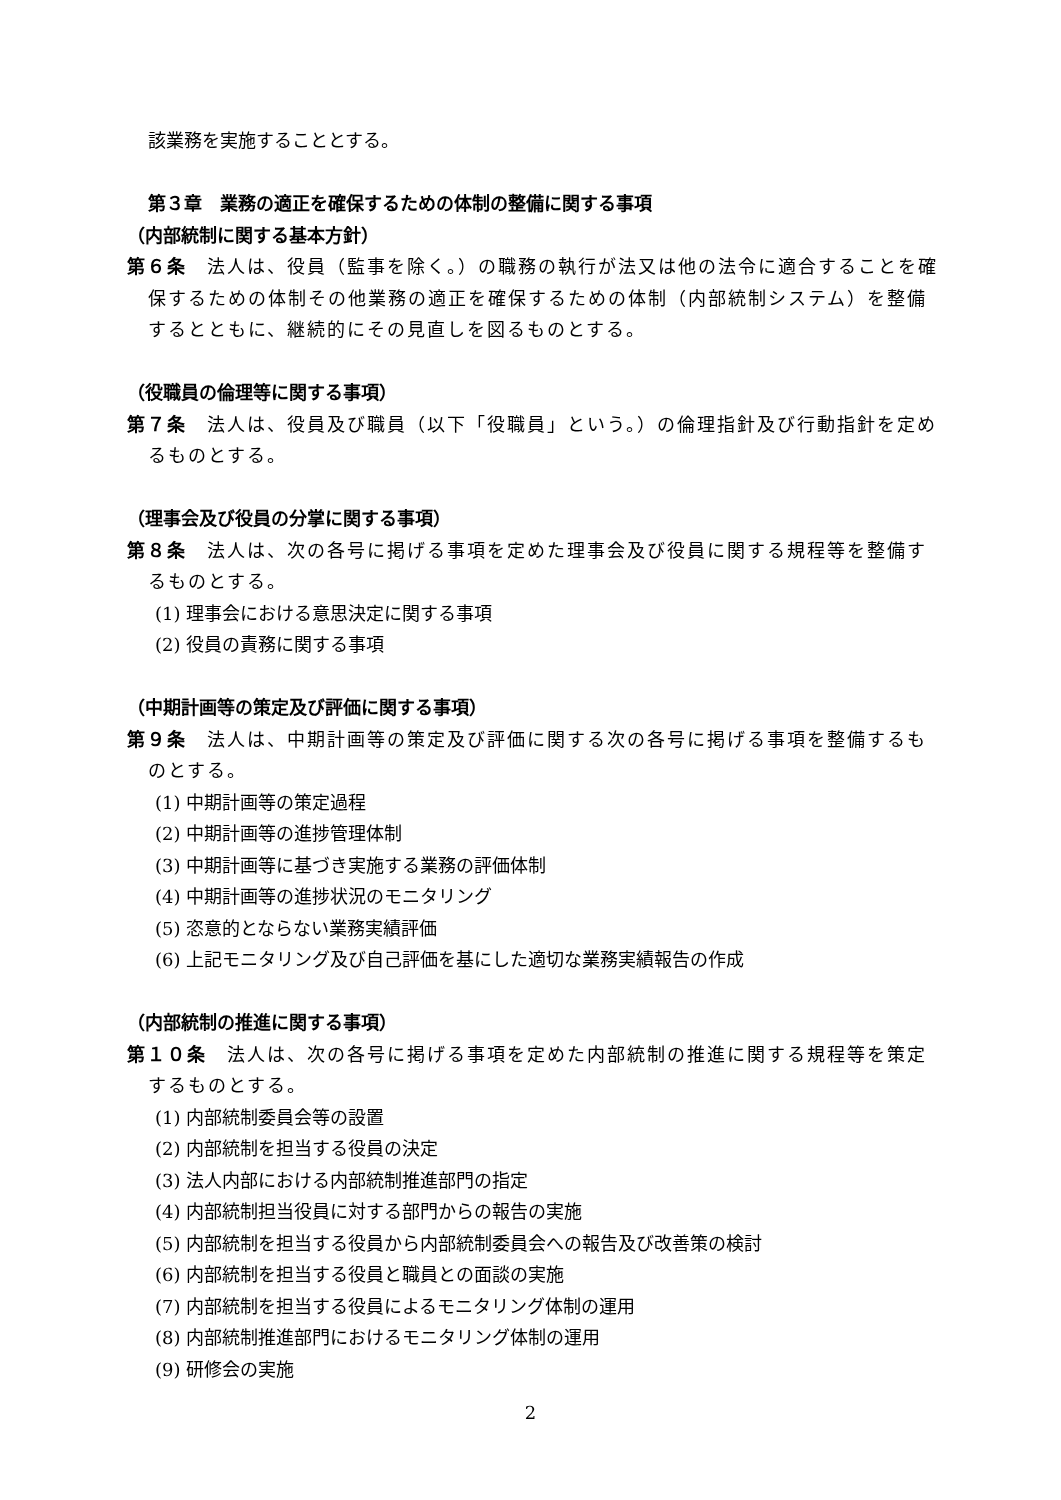該業務を実施することとする。
第３章　業務の適正を確保するための体制の整備に関する事項
（内部統制に関する基本方針）
第６条　法人は、役員（監事を除く。）の職務の執行が法又は他の法令に適合することを確保するための体制その他業務の適正を確保するための体制（内部統制システム）を整備するとともに、継続的にその見直しを図るものとする。
（役職員の倫理等に関する事項）
第７条　法人は、役員及び職員（以下「役職員」という。）の倫理指針及び行動指針を定めるものとする。
（理事会及び役員の分掌に関する事項）
第８条　法人は、次の各号に掲げる事項を定めた理事会及び役員に関する規程等を整備するものとする。
(1) 理事会における意思決定に関する事項
(2) 役員の責務に関する事項
（中期計画等の策定及び評価に関する事項）
第９条　法人は、中期計画等の策定及び評価に関する次の各号に掲げる事項を整備するものとする。
(1) 中期計画等の策定過程
(2) 中期計画等の進捗管理体制
(3) 中期計画等に基づき実施する業務の評価体制
(4) 中期計画等の進捗状況のモニタリング
(5) 恣意的とならない業務実績評価
(6) 上記モニタリング及び自己評価を基にした適切な業務実績報告の作成
（内部統制の推進に関する事項）
第１０条　法人は、次の各号に掲げる事項を定めた内部統制の推進に関する規程等を策定するものとする。
(1) 内部統制委員会等の設置
(2) 内部統制を担当する役員の決定
(3) 法人内部における内部統制推進部門の指定
(4) 内部統制担当役員に対する部門からの報告の実施
(5) 内部統制を担当する役員から内部統制委員会への報告及び改善策の検討
(6) 内部統制を担当する役員と職員との面談の実施
(7) 内部統制を担当する役員によるモニタリング体制の運用
(8) 内部統制推進部門におけるモニタリング体制の運用
(9) 研修会の実施
2